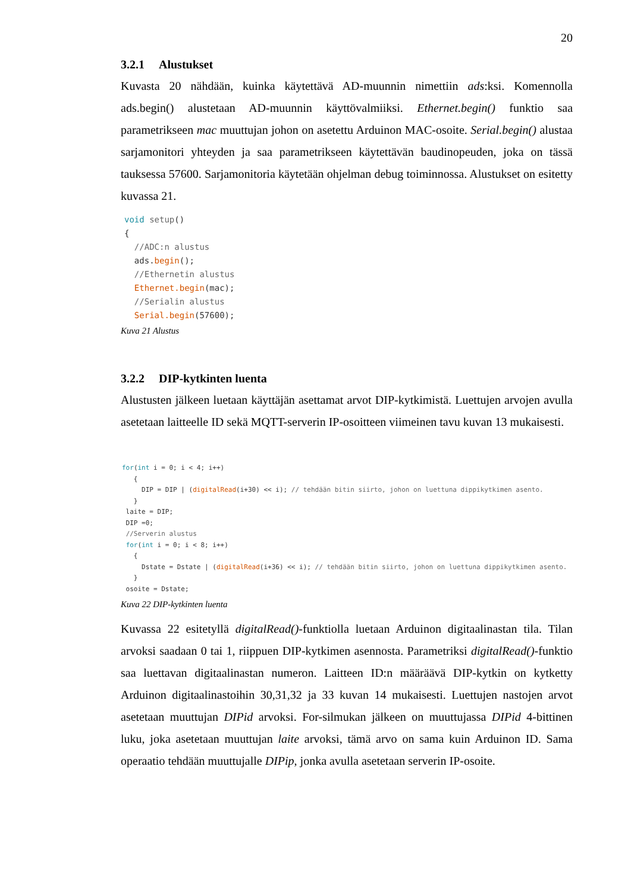20
3.2.1 Alustukset
Kuvasta 20 nähdään, kuinka käytettävä AD-muunnin nimettiin ads:ksi. Komennolla ads.begin() alustetaan AD-muunnin käyttövalmiiksi. Ethernet.begin() funktio saa parametrikseen mac muuttujan johon on asetettu Arduinon MAC-osoite. Serial.begin() alustaa sarjamonitori yhteyden ja saa parametrikseen käytettävän baudinopeuden, joka on tässä tauksessa 57600. Sarjamonitoria käytetään ohjelman debug toiminnossa. Alustukset on esitetty kuvassa 21.
void setup()
{
  //ADC:n alustus
  ads.begin();
  //Ethernetin alustus
  Ethernet.begin(mac);
  //Serialin alustus
  Serial.begin(57600);
Kuva 21 Alustus
3.2.2 DIP-kytkinten luenta
Alustusten jälkeen luetaan käyttäjän asettamat arvot DIP-kytkimistä. Luettujen arvojen avulla asetetaan laitteelle ID sekä MQTT-serverin IP-osoitteen viimeinen tavu kuvan 13 mukaisesti.
for(int i = 0; i < 4; i++)
   {
     DIP = DIP | (digitalRead(i+30) << i); // tehdään bitin siirto, johon on luettuna dippikytkimen asento.
   }
 laite = DIP;
 DIP =0;
 //Serverin alustus
 for(int i = 0; i < 8; i++)
   {
     Dstate = Dstate | (digitalRead(i+36) << i); // tehdään bitin siirto, johon on luettuna dippikytkimen asento.
   }
 osoite = Dstate;
Kuva 22 DIP-kytkinten luenta
Kuvassa 22 esitetyllä digitalRead()-funktiolla luetaan Arduinon digitaalinastan tila. Tilan arvoksi saadaan 0 tai 1, riippuen DIP-kytkimen asennosta. Parametriksi digitalRead()-funktio saa luettavan digitaalinastan numeron. Laitteen ID:n määräävä DIP-kytkin on kytketty Arduinon digitaalinastoihin 30,31,32 ja 33 kuvan 14 mukaisesti. Luettujen nastojen arvot asetetaan muuttujan DIPid arvoksi. For-silmukan jälkeen on muuttujassa DIPid 4-bittinen luku, joka asetetaan muuttujan laite arvoksi, tämä arvo on sama kuin Arduinon ID. Sama operaatio tehdään muuttujalle DIPip, jonka avulla asetetaan serverin IP-osoite.